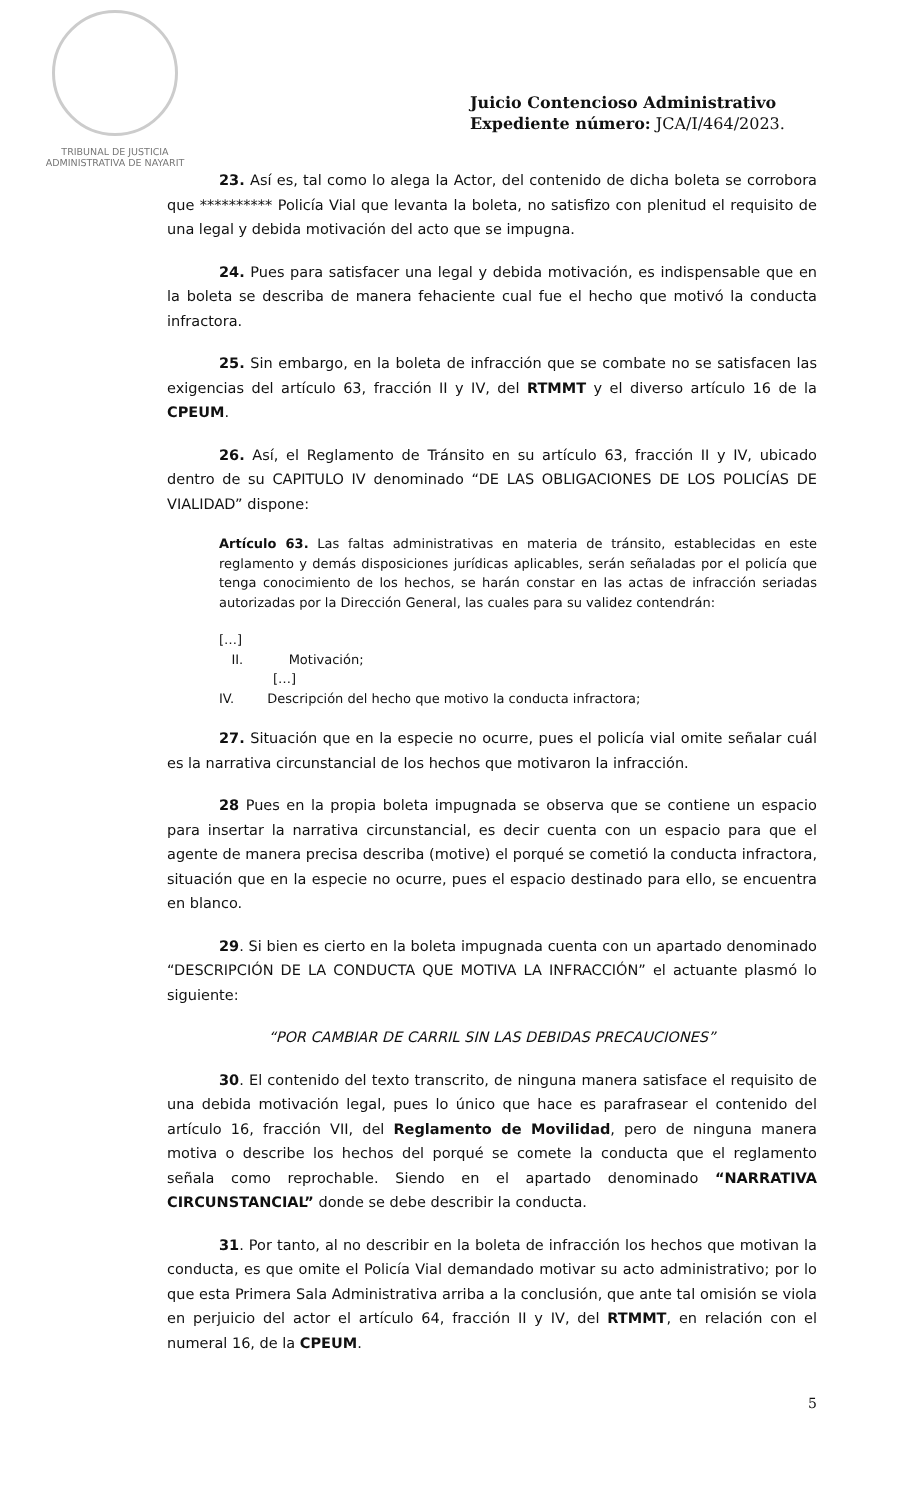TRIBUNAL DE JUSTICIA
ADMINISTRATIVA DE NAYARIT
Juicio Contencioso Administrativo
Expediente número: JCA/I/464/2023.
23. Así es, tal como lo alega la Actor, del contenido de dicha boleta se corrobora que ********** Policía Vial que levanta la boleta, no satisfizo con plenitud el requisito de una legal y debida motivación del acto que se impugna.
24. Pues para satisfacer una legal y debida motivación, es indispensable que en la boleta se describa de manera fehaciente cual fue el hecho que motivó la conducta infractora.
25. Sin embargo, en la boleta de infracción que se combate no se satisfacen las exigencias del artículo 63, fracción II y IV, del RTMMT y el diverso artículo 16 de la CPEUM.
26. Así, el Reglamento de Tránsito en su artículo 63, fracción II y IV, ubicado dentro de su CAPITULO IV denominado “DE LAS OBLIGACIONES DE LOS POLICÍAS DE VIALIDAD” dispone:
Artículo 63. Las faltas administrativas en materia de tránsito, establecidas en este reglamento y demás disposiciones jurídicas aplicables, serán señaladas por el policía que tenga conocimiento de los hechos, se harán constar en las actas de infracción seriadas autorizadas por la Dirección General, las cuales para su validez contendrán:
[…]
II. Motivación;
[…]
IV. Descripción del hecho que motivo la conducta infractora;
27. Situación que en la especie no ocurre, pues el policía vial omite señalar cuál es la narrativa circunstancial de los hechos que motivaron la infracción.
28 Pues en la propia boleta impugnada se observa que se contiene un espacio para insertar la narrativa circunstancial, es decir cuenta con un espacio para que el agente de manera precisa describa (motive) el porqué se cometió la conducta infractora, situación que en la especie no ocurre, pues el espacio destinado para ello, se encuentra en blanco.
29. Si bien es cierto en la boleta impugnada cuenta con un apartado denominado “DESCRIPCIÓN DE LA CONDUCTA QUE MOTIVA LA INFRACCIÓN” el actuante plasmó lo siguiente:
“POR CAMBIAR DE CARRIL SIN LAS DEBIDAS PRECAUCIONES”
30. El contenido del texto transcrito, de ninguna manera satisface el requisito de una debida motivación legal, pues lo único que hace es parafrasear el contenido del artículo 16, fracción VII, del Reglamento de Movilidad, pero de ninguna manera motiva o describe los hechos del porqué se comete la conducta que el reglamento señala como reprochable. Siendo en el apartado denominado “NARRATIVA CIRCUNSTANCIAL” donde se debe describir la conducta.
31. Por tanto, al no describir en la boleta de infracción los hechos que motivan la conducta, es que omite el Policía Vial demandado motivar su acto administrativo; por lo que esta Primera Sala Administrativa arriba a la conclusión, que ante tal omisión se viola en perjuicio del actor el artículo 64, fracción II y IV, del RTMMT, en relación con el numeral 16, de la CPEUM.
5